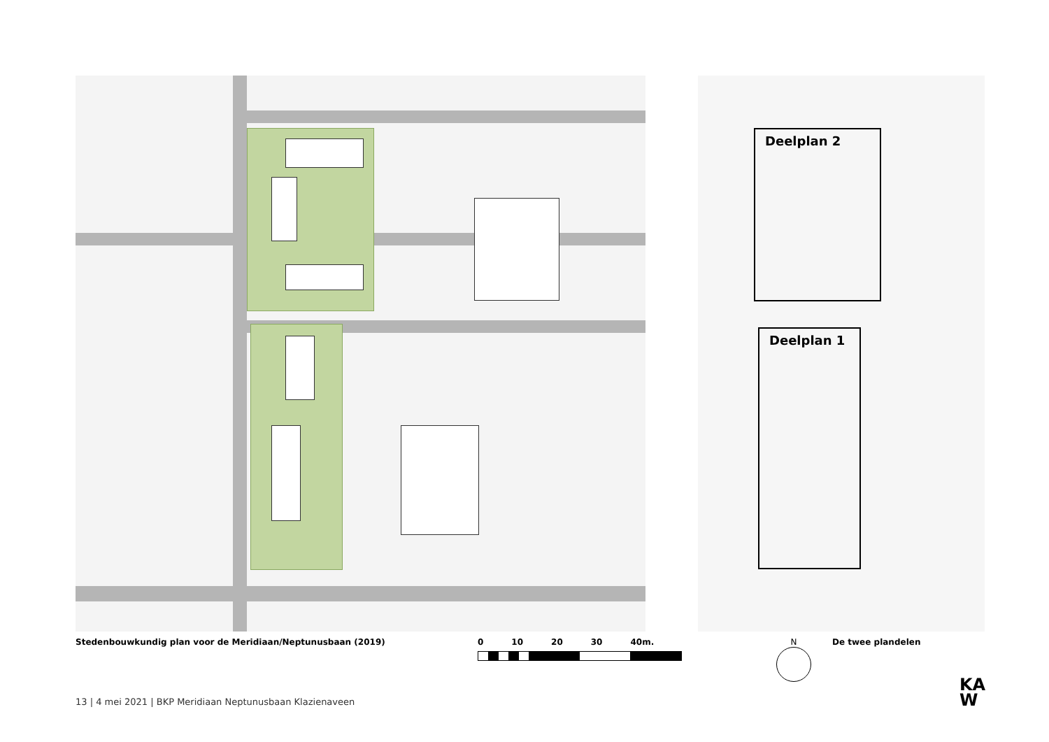Deelplan 2
Deelplan 1
Stedenbouwkundig plan voor de Meridiaan/Neptunusbaan (2019) 0 10 20 30 40m. N De twee plandelen
13 | 4 mei 2021 | BKP Meridiaan Neptunusbaan Klazienaveen
KA
W